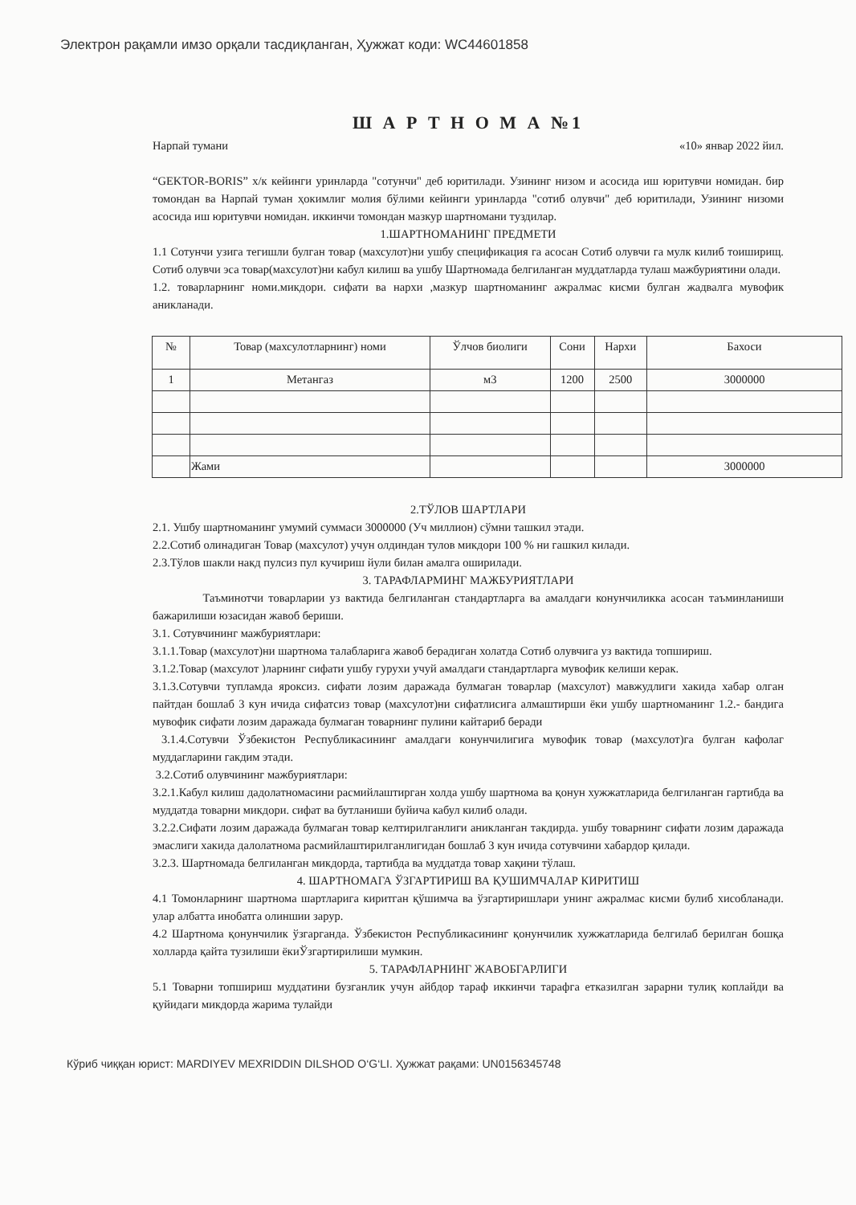Электрон рақамли имзо орқали тасдиқланган, Ҳужжат коди: WC44601858
Ш А Р Т Н О М А №1
Нарпай тумани «10» январ 2022 йил.
“GEKTOR-BORIS” х/к кейинги уринларда "сотунчи" деб юритилади. Узининг низом и асосида иш юритувчи номидан. бир томондан ва Нарпай туман ҳокимлиг молия бўлими кейинги уринларда "сотиб олувчи" деб юритилади, Узининг низоми асосида иш юритувчи номидан. иккинчи томондан мазкур шартномани тузди­лар.
1.ШАРТНОМАНИНГ ПРЕДМЕТИ
1.1 Сотунчи узига тегишли булган товар (махсулот)ни ушбу спецификация га асосан Сотиб олувчи га мулк килиб тоиширищ. Сотиб олувчи эса товар(махсулот)ни кабул килиш ва ушбу Шартномада белгиланган муддатларда тулаш мажбуриятини олади.
1.2. товарларнинг номи.микдори. сифати ва нархи ,мазкур шартноманинг ажралмас кисми булган жадвалга мувофик аникланади.
| № | Товар (махсулотларнинг) номи | Ўлчов биолиги | Сони | Нархи | Бахоси |
| --- | --- | --- | --- | --- | --- |
| 1 | Метангаз | м3 | 1200 | 2500 | 3000000 |
| | Жами | | | | 3000000 |
2.ТЎЛОВ ШАРТЛАРИ
2.1. Ушбу шартноманинг умумий суммаси 3000000 (Уч миллион) сўмни ташкил этади.
2.2.Сотиб олинадиган Товар (махсулот) учун олдиндан тулов микдори 100 % ни гашкил килади.
2.3.Тўлов шакли накд пулсиз пул кучириш йули билан амалга оширилади.
3. ТАРАФЛАРМИНГ МАЖБУРИЯТЛАРИ
Таъминотчи товарларии уз вактида белгиланган стандартларга ва амалдаги конунчиликка асосан таъминланиши бажарилиши юзасидан жавоб бериши.
3.1. Сотувчининг мажбуриятлари:
3.1.1.Товар (махсулот)ни шартнома талабларига жавоб берадиган холатда Сотиб олувчига уз вактида топшириш.
3.1.2.Товар (махсулот )ларнинг сифати ушбу гурухи учуй амалдаги стандартларга мувофик келиши керак.
3.1.3.Сотувчи тупламда яроксиз. сифати лозим даражада булмаган товарлар (махсулот) мавжудлиги хакида хабар олган пайтдан бошлаб 3 кун ичида сифатсиз товар (махсулот)ни сифатлисига алмаштирши ёки ушбу шартноманинг 1.2.- бандига мувофик сифати лозим даражада булмаган товарнинг пулини кайтариб беради
3.1.4.Сотувчи Ўзбекистон Республикасининг амалдаги конунчилигига мувофик товар (махсулот)га булган кафолаг муддагларини гакдим этади.
3.2.Сотиб олувчининг мажбуриятлари:
3.2.1.Кабул килиш дадолатномасини расмийлаштирган холда ушбу шартнома ва қонун хужжатларида белгиланган гартибда ва муддатда товарни микдори. сифат ва бутланиши буйича кабул килиб олади.
3.2.2.Сифати лозим даражада булмаган товар келтирилганлиги аникланган такдирда. ушбу товарнинг сифати лозим даражада эмаслиги хакида далолатнома расмийлаштирилганлигидан бошлаб 3 кун ичида сотувчини хабардор қилади.
3.2.3. Шартномада белгиланган микдорда, тартибда ва муддатда товар хақини тўлаш.
4. ШАРТНОМАГА ЎЗГАРТИРИШ ВА ҚУШИМЧАЛАР КИРИТИШ
4.1 Томонларнинг шартнома шартларига киритган қўшимча ва ўзгартиришлари унинг ажралмас кисми булиб хисобланади. улар албатта инобатга олиншии зарур.
4.2 Шартнома қонунчилик ўзгарганда. Ўзбекистон Республикасининг қонунчилик хужжатларида белгилаб берилган бошқа холларда қайта тузилиши ёкиЎзгартирилиши мумкин.
5. ТАРАФЛАРНИНГ ЖАВОБГАРЛИГИ
5.1 Товарни топшириш муддатини бузганлик учун айбдор тараф иккинчи тарафга етказилган зарарни тулиқ коплайди ва қуйидаги микдорда жарима тулайди
Кўриб чиққан юрист: MARDIYEV MEXRIDDIN DILSHOD O‘G‘LI. Ҳужжат рақами: UN0156345748